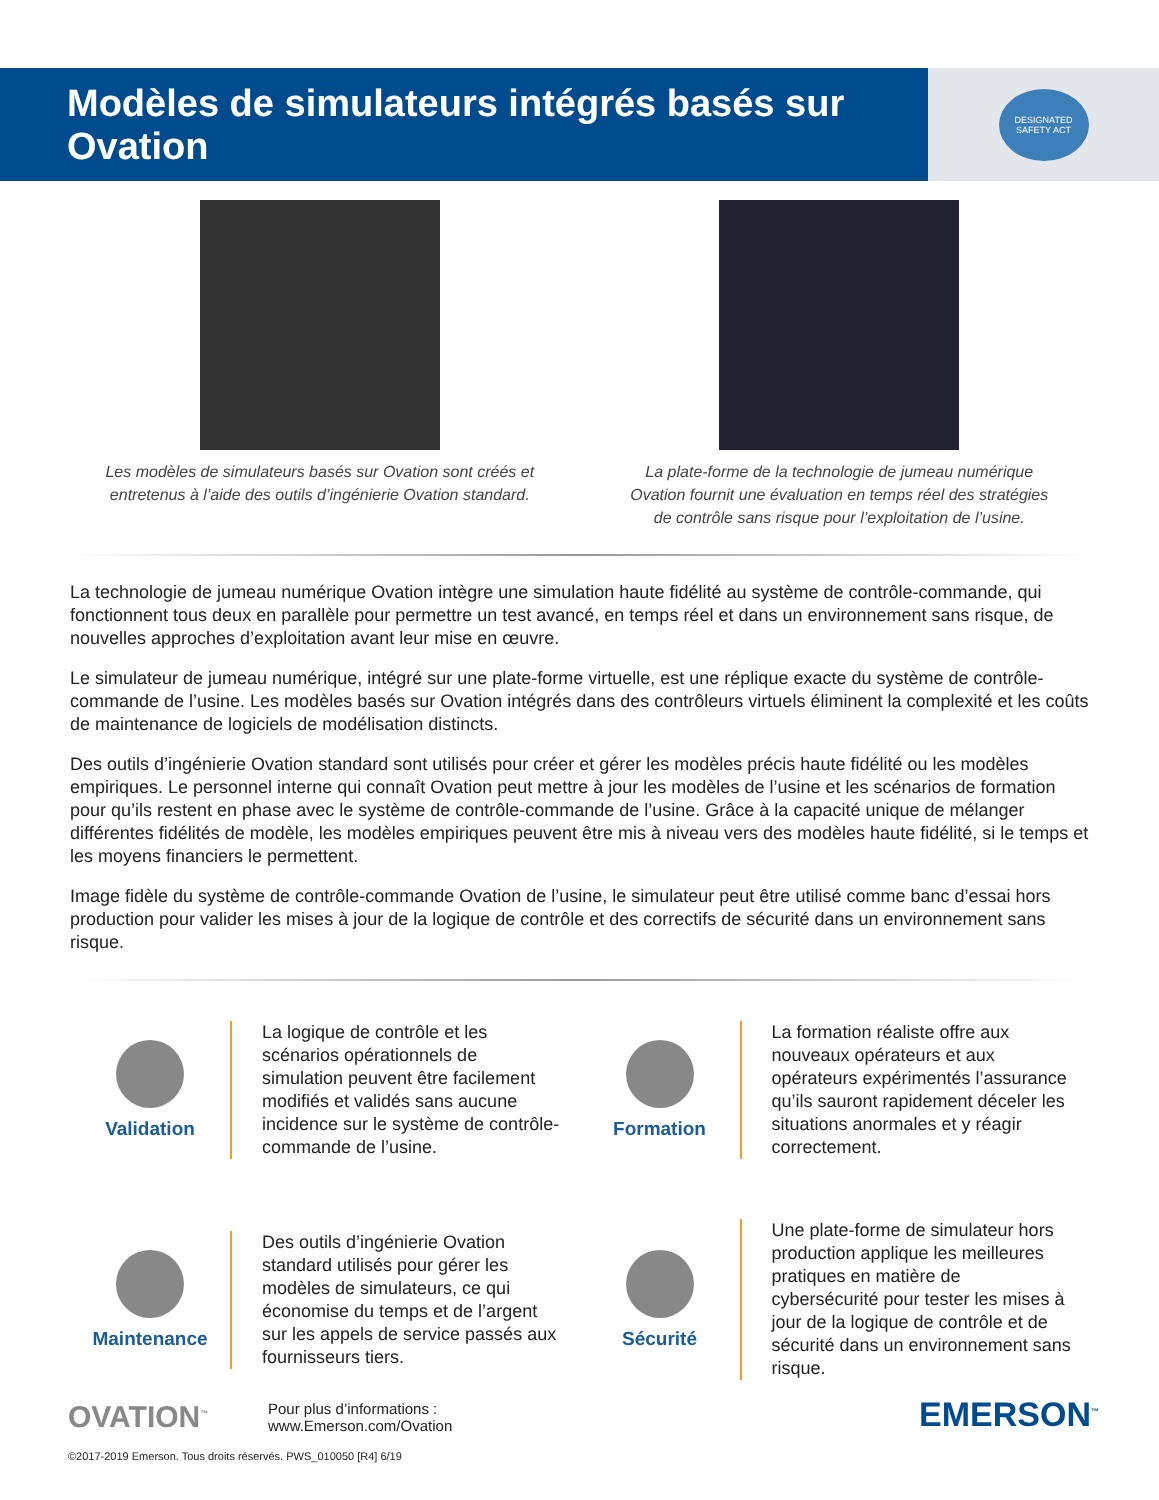Modèles de simulateurs intégrés basés sur Ovation
DESIGNATED
SAFETY ACT
Les modèles de simulateurs basés sur Ovation sont créés et entretenus à l’aide des outils d’ingénierie Ovation standard.
La plate-forme de la technologie de jumeau numérique Ovation fournit une évaluation en temps réel des stratégies de contrôle sans risque pour l’exploitation de l’usine.
La technologie de jumeau numérique Ovation intègre une simulation haute fidélité au système de contrôle-commande, qui fonctionnent tous deux en parallèle pour permettre un test avancé, en temps réel et dans un environnement sans risque, de nouvelles approches d’exploitation avant leur mise en œuvre.
Le simulateur de jumeau numérique, intégré sur une plate-forme virtuelle, est une réplique exacte du système de contrôle-commande de l’usine. Les modèles basés sur Ovation intégrés dans des contrôleurs virtuels éliminent la complexité et les coûts de maintenance de logiciels de modélisation distincts.
Des outils d’ingénierie Ovation standard sont utilisés pour créer et gérer les modèles précis haute fidélité ou les modèles empiriques. Le personnel interne qui connaît Ovation peut mettre à jour les modèles de l’usine et les scénarios de formation pour qu’ils restent en phase avec le système de contrôle-commande de l’usine. Grâce à la capacité unique de mélanger différentes fidélités de modèle, les modèles empiriques peuvent être mis à niveau vers des modèles haute fidélité, si le temps et les moyens financiers le permettent.
Image fidèle du système de contrôle-commande Ovation de l’usine, le simulateur peut être utilisé comme banc d’essai hors production pour valider les mises à jour de la logique de contrôle et des correctifs de sécurité dans un environnement sans risque.
Validation
La logique de contrôle et les scénarios opérationnels de simulation peuvent être facilement modifiés et validés sans aucune incidence sur le système de contrôle-commande de l’usine.
Formation
La formation réaliste offre aux nouveaux opérateurs et aux opérateurs expérimentés l’assurance qu’ils sauront rapidement déceler les situations anormales et y réagir correctement.
Maintenance
Des outils d’ingénierie Ovation standard utilisés pour gérer les modèles de simulateurs, ce qui économise du temps et de l’argent sur les appels de service passés aux fournisseurs tiers.
Sécurité
Une plate-forme de simulateur hors production applique les meilleures pratiques en matière de cybersécurité pour tester les mises à jour de la logique de contrôle et de sécurité dans un environnement sans risque.
OVATION<sup>™</sup>
Pour plus d’informations :
www.Emerson.com/Ovation
EMERSON<sup>™</sup>
©2017-2019 Emerson. Tous droits réservés. PWS_010050 [R4] 6/19